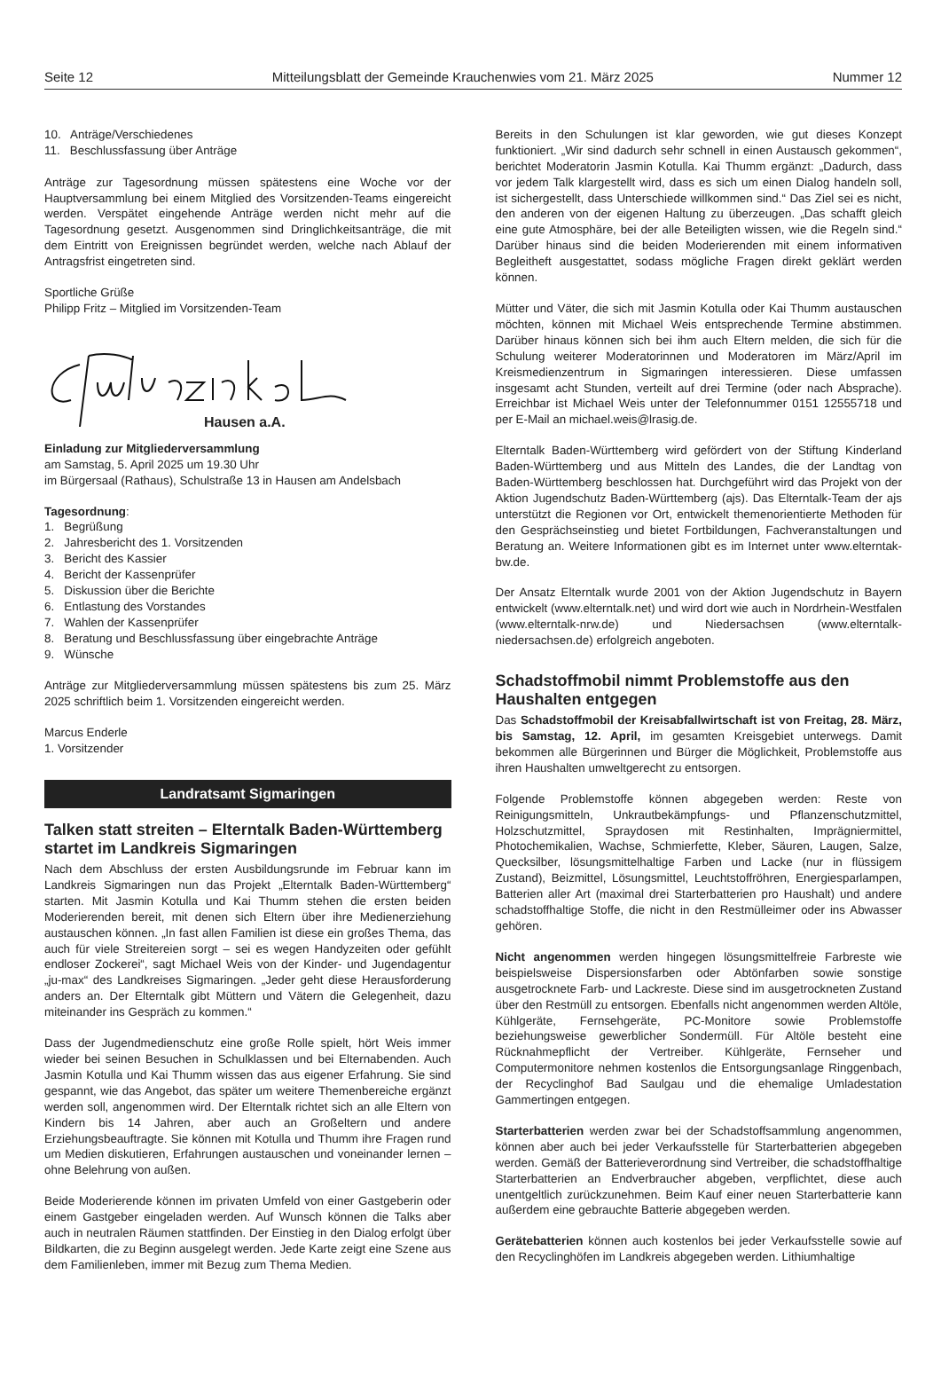Seite 12 Mitteilungsblatt der Gemeinde Krauchenwies vom 21. März 2025 Nummer 12
10. Anträge/Verschiedenes
11. Beschlussfassung über Anträge
Anträge zur Tagesordnung müssen spätestens eine Woche vor der Hauptversammlung bei einem Mitglied des Vorsitzenden-Teams eingereicht werden. Verspätet eingehende Anträge werden nicht mehr auf die Tagesordnung gesetzt. Ausgenommen sind Dringlichkeitsanträge, die mit dem Eintritt von Ereignissen begründet werden, welche nach Ablauf der Antragsfrist eingetreten sind.
Sportliche Grüße
Philipp Fritz – Mitglied im Vorsitzenden-Team
Hausen a.A.
Einladung zur Mitgliederversammlung
am Samstag, 5. April 2025 um 19.30 Uhr
im Bürgersaal (Rathaus), Schulstraße 13 in Hausen am Andelsbach
Tagesordnung:
1. Begrüßung
2. Jahresbericht des 1. Vorsitzenden
3. Bericht des Kassier
4. Bericht der Kassenprüfer
5. Diskussion über die Berichte
6. Entlastung des Vorstandes
7. Wahlen der Kassenprüfer
8. Beratung und Beschlussfassung über eingebrachte Anträge
9. Wünsche
Anträge zur Mitgliederversammlung müssen spätestens bis zum 25. März 2025 schriftlich beim 1. Vorsitzenden eingereicht werden.
Marcus Enderle
1. Vorsitzender
Landratsamt Sigmaringen
Talken statt streiten – Elterntalk Baden-Württemberg startet im Landkreis Sigmaringen
Nach dem Abschluss der ersten Ausbildungsrunde im Februar kann im Landkreis Sigmaringen nun das Projekt „Elterntalk Baden-Württemberg“ starten. Mit Jasmin Kotulla und Kai Thumm stehen die ersten beiden Moderierenden bereit, mit denen sich Eltern über ihre Medienerziehung austauschen können. „In fast allen Familien ist diese ein großes Thema, das auch für viele Streitereien sorgt – sei es wegen Handyzeiten oder gefühlt endloser Zockerei“, sagt Michael Weis von der Kinder- und Jugendagentur „ju-max“ des Landkreises Sigmaringen. „Jeder geht diese Herausforderung anders an. Der Elterntalk gibt Müttern und Vätern die Gelegenheit, dazu miteinander ins Gespräch zu kommen.“
Dass der Jugendmedienschutz eine große Rolle spielt, hört Weis immer wieder bei seinen Besuchen in Schulklassen und bei Elternabenden. Auch Jasmin Kotulla und Kai Thumm wissen das aus eigener Erfahrung. Sie sind gespannt, wie das Angebot, das später um weitere Themenbereiche ergänzt werden soll, angenommen wird. Der Elterntalk richtet sich an alle Eltern von Kindern bis 14 Jahren, aber auch an Großeltern und andere Erziehungsbeauftragte. Sie können mit Kotulla und Thumm ihre Fragen rund um Medien diskutieren, Erfahrungen austauschen und voneinander lernen – ohne Belehrung von außen.
Beide Moderierende können im privaten Umfeld von einer Gastgeberin oder einem Gastgeber eingeladen werden. Auf Wunsch können die Talks aber auch in neutralen Räumen stattfinden. Der Einstieg in den Dialog erfolgt über Bildkarten, die zu Beginn ausgelegt werden. Jede Karte zeigt eine Szene aus dem Familienleben, immer mit Bezug zum Thema Medien.
Bereits in den Schulungen ist klar geworden, wie gut dieses Konzept funktioniert. „Wir sind dadurch sehr schnell in einen Austausch gekommen“, berichtet Moderatorin Jasmin Kotulla. Kai Thumm ergänzt: „Dadurch, dass vor jedem Talk klargestellt wird, dass es sich um einen Dialog handeln soll, ist sichergestellt, dass Unterschiede willkommen sind.“ Das Ziel sei es nicht, den anderen von der eigenen Haltung zu überzeugen. „Das schafft gleich eine gute Atmosphäre, bei der alle Beteiligten wissen, wie die Regeln sind.“ Darüber hinaus sind die beiden Moderierenden mit einem informativen Begleitheft ausgestattet, sodass mögliche Fragen direkt geklärt werden können.
Mütter und Väter, die sich mit Jasmin Kotulla oder Kai Thumm austauschen möchten, können mit Michael Weis entsprechende Termine abstimmen. Darüber hinaus können sich bei ihm auch Eltern melden, die sich für die Schulung weiterer Moderatorinnen und Moderatoren im März/April im Kreismedienzentrum in Sigmaringen interessieren. Diese umfassen insgesamt acht Stunden, verteilt auf drei Termine (oder nach Absprache). Erreichbar ist Michael Weis unter der Telefonnummer 0151 12555718 und per E-Mail an michael.weis@lrasig.de.
Elterntalk Baden-Württemberg wird gefördert von der Stiftung Kinderland Baden-Württemberg und aus Mitteln des Landes, die der Landtag von Baden-Württemberg beschlossen hat. Durchgeführt wird das Projekt von der Aktion Jugendschutz Baden-Württemberg (ajs). Das Elterntalk-Team der ajs unterstützt die Regionen vor Ort, entwickelt themenorientierte Methoden für den Gesprächseinstieg und bietet Fortbildungen, Fachveranstaltungen und Beratung an. Weitere Informationen gibt es im Internet unter www.elterntak-bw.de.
Der Ansatz Elterntalk wurde 2001 von der Aktion Jugendschutz in Bayern entwickelt (www.elterntalk.net) und wird dort wie auch in Nordrhein-Westfalen (www.elterntalk-nrw.de) und Niedersachsen (www.elterntalk-niedersachsen.de) erfolgreich angeboten.
Schadstoffmobil nimmt Problemstoffe aus den Haushalten entgegen
Das Schadstoffmobil der Kreisabfallwirtschaft ist von Freitag, 28. März, bis Samstag, 12. April, im gesamten Kreisgebiet unterwegs. Damit bekommen alle Bürgerinnen und Bürger die Möglichkeit, Problemstoffe aus ihren Haushalten umweltgerecht zu entsorgen.
Folgende Problemstoffe können abgegeben werden: Reste von Reinigungsmitteln, Unkrautbekämpfungs- und Pflanzenschutzmittel, Holzschutzmittel, Spraydosen mit Restinhalten, Imprägniermittel, Photochemikalien, Wachse, Schmierfette, Kleber, Säuren, Laugen, Salze, Quecksilber, lösungsmittelhaltige Farben und Lacke (nur in flüssigem Zustand), Beizmittel, Lösungsmittel, Leuchtstoffröhren, Energiesparlampen, Batterien aller Art (maximal drei Starterbatterien pro Haushalt) und andere schadstoffhaltige Stoffe, die nicht in den Restmülleimer oder ins Abwasser gehören.
Nicht angenommen werden hingegen lösungsmittelfreie Farbreste wie beispielsweise Dispersionsfarben oder Abtönfarben sowie sonstige ausgetrocknete Farb- und Lackreste. Diese sind im ausgetrockneten Zustand über den Restmüll zu entsorgen. Ebenfalls nicht angenommen werden Altöle, Kühlgeräte, Fernsehgeräte, PC-Monitore sowie Problemstoffe beziehungsweise gewerblicher Sondermüll. Für Altöle besteht eine Rücknahmepflicht der Vertreiber. Kühlgeräte, Fernseher und Computermonitore nehmen kostenlos die Entsorgungsanlage Ringgenbach, der Recyclinghof Bad Saulgau und die ehemalige Umladestation Gammertingen entgegen.
Starterbatterien werden zwar bei der Schadstoffsammlung angenommen, können aber auch bei jeder Verkaufsstelle für Starterbatterien abgegeben werden. Gemäß der Batterieverordnung sind Vertreiber, die schadstoffhaltige Starterbatterien an Endverbraucher abgeben, verpflichtet, diese auch unentgeltlich zurückzunehmen. Beim Kauf einer neuen Starterbatterie kann außerdem eine gebrauchte Batterie abgegeben werden.
Gerätebatterien können auch kostenlos bei jeder Verkaufsstelle sowie auf den Recyclinghöfen im Landkreis abgegeben werden. Lithiumhaltige